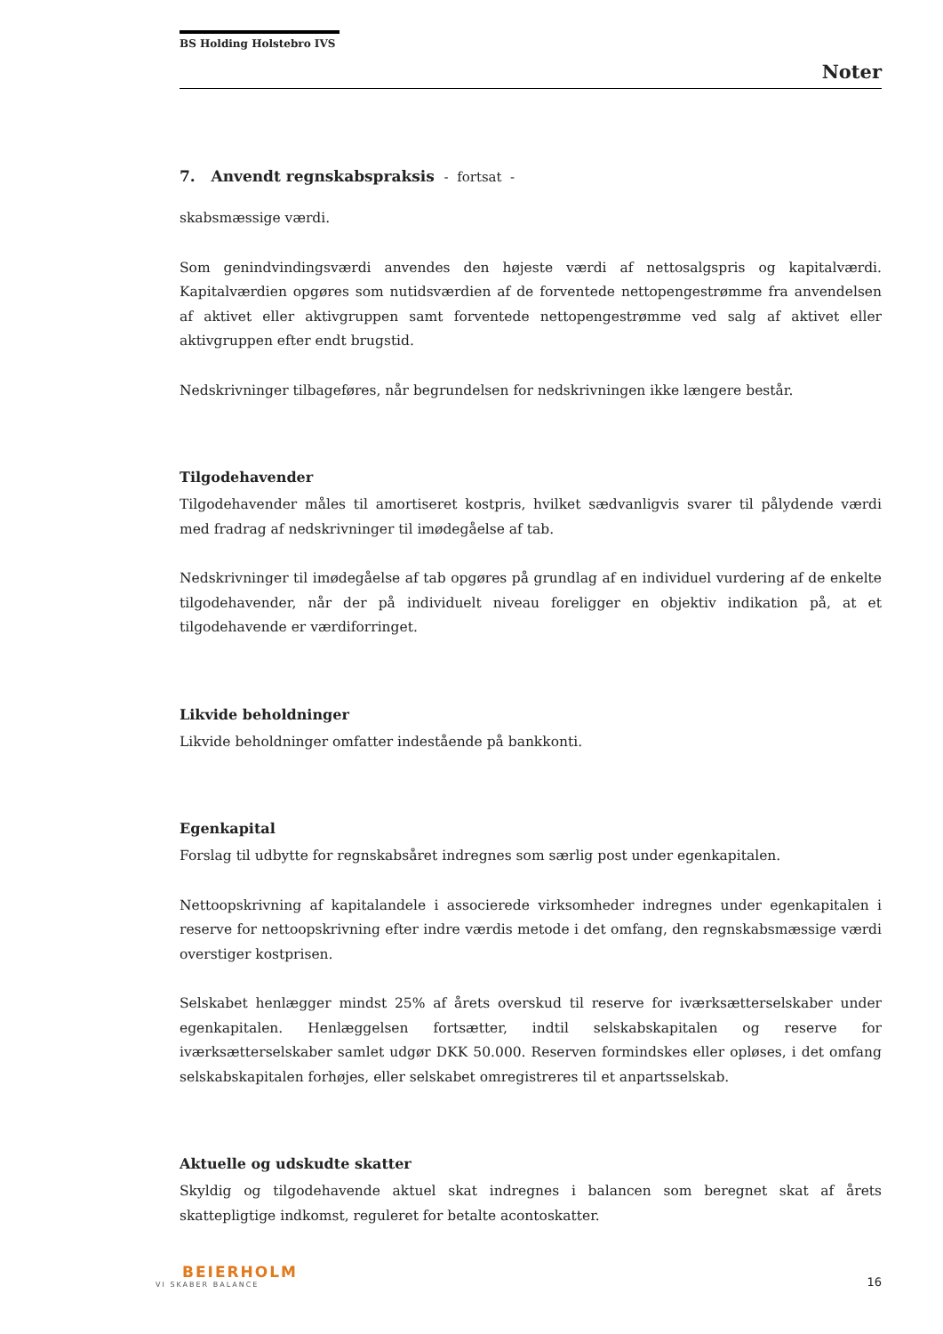BS Holding Holstebro IVS
Noter
7. Anvendt regnskabspraksis - fortsat -
skabsmæssige værdi.
Som genindvindingsværdi anvendes den højeste værdi af nettosalgspris og kapitalværdi. Kapitalværdien opgøres som nutidsværdien af de forventede nettopengestrømme fra anvendelsen af aktivet eller aktivgruppen samt forventede nettopengestrømme ved salg af aktivet eller aktivgruppen efter endt brugstid.
Nedskrivninger tilbageføres, når begrundelsen for nedskrivningen ikke længere består.
Tilgodehavender
Tilgodehavender måles til amortiseret kostpris, hvilket sædvanligvis svarer til pålydende værdi med fradrag af nedskrivninger til imødegåelse af tab.
Nedskrivninger til imødegåelse af tab opgøres på grundlag af en individuel vurdering af de enkelte tilgodehavender, når der på individuelt niveau foreligger en objektiv indikation på, at et tilgodehavende er værdiforringet.
Likvide beholdninger
Likvide beholdninger omfatter indestående på bankkonti.
Egenkapital
Forslag til udbytte for regnskabsåret indregnes som særlig post under egenkapitalen.
Nettoopskrivning af kapitalandele i associerede virksomheder indregnes under egenkapitalen i reserve for nettoopskrivning efter indre værdis metode i det omfang, den regnskabsmæssige værdi overstiger kostprisen.
Selskabet henlægger mindst 25% af årets overskud til reserve for iværksætterselskaber under egenkapitalen. Henlæggelsen fortsætter, indtil selskabskapitalen og reserve for iværksætterselskaber samlet udgør DKK 50.000. Reserven formindskes eller opløses, i det omfang selskabskapitalen forhøjes, eller selskabet omregistreres til et anpartsselskab.
Aktuelle og udskudte skatter
Skyldig og tilgodehavende aktuel skat indregnes i balancen som beregnet skat af årets skattepligtige indkomst, reguleret for betalte acontoskatter.
BEIERHOLM
VI SKABER BALANCE
16